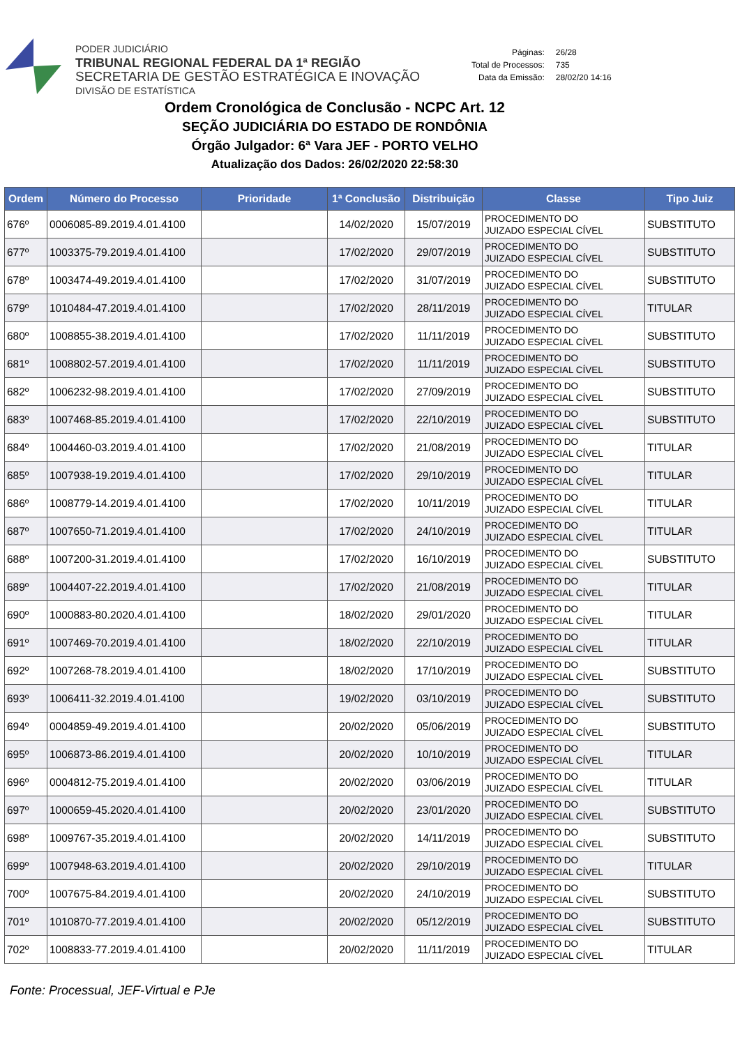PODER JUDICIÁRIO
TRIBUNAL REGIONAL FEDERAL DA 1ª REGIÃO
SECRETARIA DE GESTÃO ESTRATÉGICA E INOVAÇÃO
DIVISÃO DE ESTATÍSTICA
| Páginas: | 26/28 |
| Total de Processos: | 735 |
| Data da Emissão: | 28/02/20 14:16 |
Ordem Cronológica de Conclusão - NCPC Art. 12
SEÇÃO JUDICIÁRIA DO ESTADO DE RONDÔNIA
Órgão Julgador: 6ª Vara JEF - PORTO VELHO
Atualização dos Dados: 26/02/2020 22:58:30
| Ordem | Número do Processo | Prioridade | 1ª Conclusão | Distribuição | Classe | Tipo Juiz |
| --- | --- | --- | --- | --- | --- | --- |
| 676º | 0006085-89.2019.4.01.4100 | | 14/02/2020 | 15/07/2019 | PROCEDIMENTO DO JUIZADO ESPECIAL CÍVEL | SUBSTITUTO |
| 677º | 1003375-79.2019.4.01.4100 | | 17/02/2020 | 29/07/2019 | PROCEDIMENTO DO JUIZADO ESPECIAL CÍVEL | SUBSTITUTO |
| 678º | 1003474-49.2019.4.01.4100 | | 17/02/2020 | 31/07/2019 | PROCEDIMENTO DO JUIZADO ESPECIAL CÍVEL | SUBSTITUTO |
| 679º | 1010484-47.2019.4.01.4100 | | 17/02/2020 | 28/11/2019 | PROCEDIMENTO DO JUIZADO ESPECIAL CÍVEL | TITULAR |
| 680º | 1008855-38.2019.4.01.4100 | | 17/02/2020 | 11/11/2019 | PROCEDIMENTO DO JUIZADO ESPECIAL CÍVEL | SUBSTITUTO |
| 681º | 1008802-57.2019.4.01.4100 | | 17/02/2020 | 11/11/2019 | PROCEDIMENTO DO JUIZADO ESPECIAL CÍVEL | SUBSTITUTO |
| 682º | 1006232-98.2019.4.01.4100 | | 17/02/2020 | 27/09/2019 | PROCEDIMENTO DO JUIZADO ESPECIAL CÍVEL | SUBSTITUTO |
| 683º | 1007468-85.2019.4.01.4100 | | 17/02/2020 | 22/10/2019 | PROCEDIMENTO DO JUIZADO ESPECIAL CÍVEL | SUBSTITUTO |
| 684º | 1004460-03.2019.4.01.4100 | | 17/02/2020 | 21/08/2019 | PROCEDIMENTO DO JUIZADO ESPECIAL CÍVEL | TITULAR |
| 685º | 1007938-19.2019.4.01.4100 | | 17/02/2020 | 29/10/2019 | PROCEDIMENTO DO JUIZADO ESPECIAL CÍVEL | TITULAR |
| 686º | 1008779-14.2019.4.01.4100 | | 17/02/2020 | 10/11/2019 | PROCEDIMENTO DO JUIZADO ESPECIAL CÍVEL | TITULAR |
| 687º | 1007650-71.2019.4.01.4100 | | 17/02/2020 | 24/10/2019 | PROCEDIMENTO DO JUIZADO ESPECIAL CÍVEL | TITULAR |
| 688º | 1007200-31.2019.4.01.4100 | | 17/02/2020 | 16/10/2019 | PROCEDIMENTO DO JUIZADO ESPECIAL CÍVEL | SUBSTITUTO |
| 689º | 1004407-22.2019.4.01.4100 | | 17/02/2020 | 21/08/2019 | PROCEDIMENTO DO JUIZADO ESPECIAL CÍVEL | TITULAR |
| 690º | 1000883-80.2020.4.01.4100 | | 18/02/2020 | 29/01/2020 | PROCEDIMENTO DO JUIZADO ESPECIAL CÍVEL | TITULAR |
| 691º | 1007469-70.2019.4.01.4100 | | 18/02/2020 | 22/10/2019 | PROCEDIMENTO DO JUIZADO ESPECIAL CÍVEL | TITULAR |
| 692º | 1007268-78.2019.4.01.4100 | | 18/02/2020 | 17/10/2019 | PROCEDIMENTO DO JUIZADO ESPECIAL CÍVEL | SUBSTITUTO |
| 693º | 1006411-32.2019.4.01.4100 | | 19/02/2020 | 03/10/2019 | PROCEDIMENTO DO JUIZADO ESPECIAL CÍVEL | SUBSTITUTO |
| 694º | 0004859-49.2019.4.01.4100 | | 20/02/2020 | 05/06/2019 | PROCEDIMENTO DO JUIZADO ESPECIAL CÍVEL | SUBSTITUTO |
| 695º | 1006873-86.2019.4.01.4100 | | 20/02/2020 | 10/10/2019 | PROCEDIMENTO DO JUIZADO ESPECIAL CÍVEL | TITULAR |
| 696º | 0004812-75.2019.4.01.4100 | | 20/02/2020 | 03/06/2019 | PROCEDIMENTO DO JUIZADO ESPECIAL CÍVEL | TITULAR |
| 697º | 1000659-45.2020.4.01.4100 | | 20/02/2020 | 23/01/2020 | PROCEDIMENTO DO JUIZADO ESPECIAL CÍVEL | SUBSTITUTO |
| 698º | 1009767-35.2019.4.01.4100 | | 20/02/2020 | 14/11/2019 | PROCEDIMENTO DO JUIZADO ESPECIAL CÍVEL | SUBSTITUTO |
| 699º | 1007948-63.2019.4.01.4100 | | 20/02/2020 | 29/10/2019 | PROCEDIMENTO DO JUIZADO ESPECIAL CÍVEL | TITULAR |
| 700º | 1007675-84.2019.4.01.4100 | | 20/02/2020 | 24/10/2019 | PROCEDIMENTO DO JUIZADO ESPECIAL CÍVEL | SUBSTITUTO |
| 701º | 1010870-77.2019.4.01.4100 | | 20/02/2020 | 05/12/2019 | PROCEDIMENTO DO JUIZADO ESPECIAL CÍVEL | SUBSTITUTO |
| 702º | 1008833-77.2019.4.01.4100 | | 20/02/2020 | 11/11/2019 | PROCEDIMENTO DO JUIZADO ESPECIAL CÍVEL | TITULAR |
Fonte: Processual, JEF-Virtual e PJe